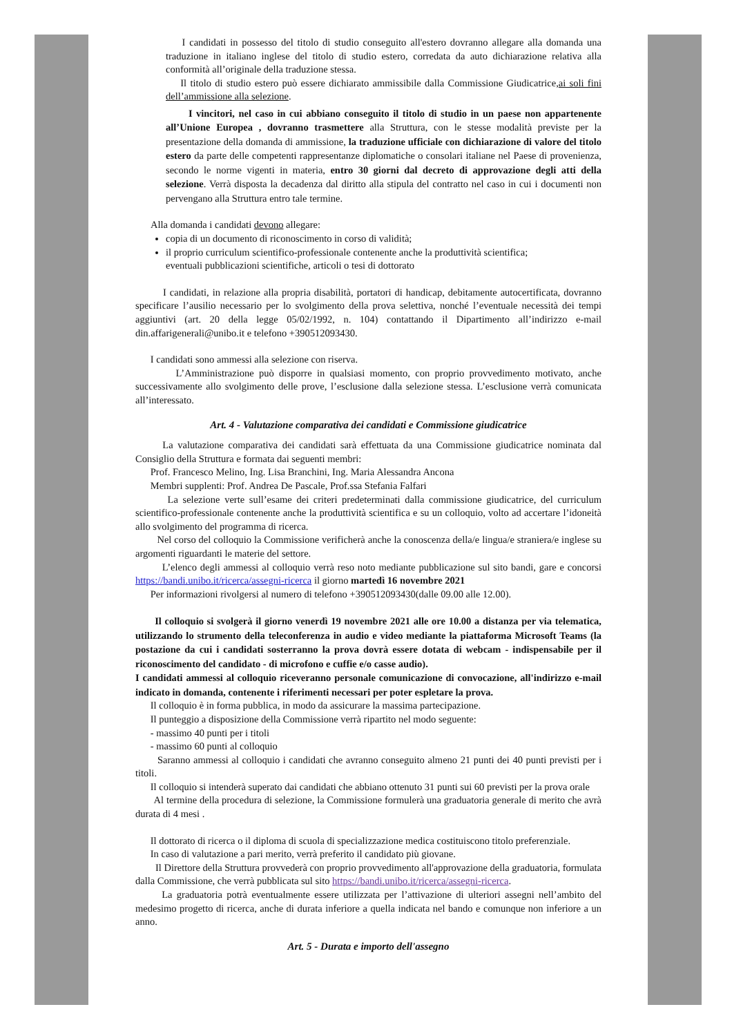I candidati in possesso del titolo di studio conseguito all'estero dovranno allegare alla domanda una traduzione in italiano inglese del titolo di studio estero, corredata da auto dichiarazione relativa alla conformità all’originale della traduzione stessa.
Il titolo di studio estero può essere dichiarato ammissibile dalla Commissione Giudicatrice,ai soli fini dell’ammissione alla selezione.
I vincitori, nel caso in cui abbiano conseguito il titolo di studio in un paese non appartenente all’Unione Europea , dovranno trasmettere alla Struttura, con le stesse modalità previste per la presentazione della domanda di ammissione, la traduzione ufficiale con dichiarazione di valore del titolo estero da parte delle competenti rappresentanze diplomatiche o consolari italiane nel Paese di provenienza, secondo le norme vigenti in materia, entro 30 giorni dal decreto di approvazione degli atti della selezione. Verrà disposta la decadenza dal diritto alla stipula del contratto nel caso in cui i documenti non pervengano alla Struttura entro tale termine.
Alla domanda i candidati devono allegare:
copia di un documento di riconoscimento in corso di validità;
il proprio curriculum scientifico-professionale contenente anche la produttività scientifica;
eventuali pubblicazioni scientifiche, articoli o tesi di dottorato
I candidati, in relazione alla propria disabilità, portatori di handicap, debitamente autocertificata, dovranno specificare l’ausilio necessario per lo svolgimento della prova selettiva, nonché l’eventuale necessità dei tempi aggiuntivi (art. 20 della legge 05/02/1992, n. 104) contattando il Dipartimento all’indirizzo e-mail din.affarigenerali@unibo.it e telefono +390512093430.
I candidati sono ammessi alla selezione con riserva.
L’Amministrazione può disporre in qualsiasi momento, con proprio provvedimento motivato, anche successivamente allo svolgimento delle prove, l’esclusione dalla selezione stessa. L’esclusione verrà comunicata all’interessato.
Art. 4 - Valutazione comparativa dei candidati e Commissione giudicatrice
La valutazione comparativa dei candidati sarà effettuata da una Commissione giudicatrice nominata dal Consiglio della Struttura e formata dai seguenti membri:
Prof. Francesco Melino, Ing. Lisa Branchini, Ing. Maria Alessandra Ancona
Membri supplenti: Prof. Andrea De Pascale, Prof.ssa Stefania Falfari
La selezione verte sull’esame dei criteri predeterminati dalla commissione giudicatrice, del curriculum scientifico-professionale contenente anche la produttività scientifica e su un colloquio, volto ad accertare l’idoneità allo svolgimento del programma di ricerca.
Nel corso del colloquio la Commissione verificherà anche la conoscenza della/e lingua/e straniera/e inglese su argomenti riguardanti le materie del settore.
L’elenco degli ammessi al colloquio verrà reso noto mediante pubblicazione sul sito bandi, gare e concorsi https://bandi.unibo.it/ricerca/assegni-ricerca il giorno martedì 16 novembre 2021
Per informazioni rivolgersi al numero di telefono +390512093430(dalle 09.00 alle 12.00).
Il colloquio si svolgerà il giorno venerdì 19 novembre 2021 alle ore 10.00 a distanza per via telematica, utilizzando lo strumento della teleconferenza in audio e video mediante la piattaforma Microsoft Teams (la postazione da cui i candidati sosterranno la prova dovrà essere dotata di webcam - indispensabile per il riconoscimento del candidato - di microfono e cuffie e/o casse audio).
I candidati ammessi al colloquio riceveranno personale comunicazione di convocazione, all'indirizzo e-mail indicato in domanda, contenente i riferimenti necessari per poter espletare la prova.
Il colloquio è in forma pubblica, in modo da assicurare la massima partecipazione.
Il punteggio a disposizione della Commissione verrà ripartito nel modo seguente:
- massimo 40 punti per i titoli
- massimo 60 punti al colloquio
Saranno ammessi al colloquio i candidati che avranno conseguito almeno 21 punti dei 40 punti previsti per i titoli.
Il colloquio si intenderà superato dai candidati che abbiano ottenuto 31 punti sui 60 previsti per la prova orale
Al termine della procedura di selezione, la Commissione formulerà una graduatoria generale di merito che avrà durata di 4 mesi .
Il dottorato di ricerca o il diploma di scuola di specializzazione medica costituiscono titolo preferenziale.
In caso di valutazione a pari merito, verrà preferito il candidato più giovane.
Il Direttore della Struttura provvederà con proprio provvedimento all'approvazione della graduatoria, formulata dalla Commissione, che verrà pubblicata sul sito https://bandi.unibo.it/ricerca/assegni-ricerca.
La graduatoria potrà eventualmente essere utilizzata per l’attivazione di ulteriori assegni nell’ambito del medesimo progetto di ricerca, anche di durata inferiore a quella indicata nel bando e comunque non inferiore a un anno.
Art. 5 - Durata e importo dell'assegno